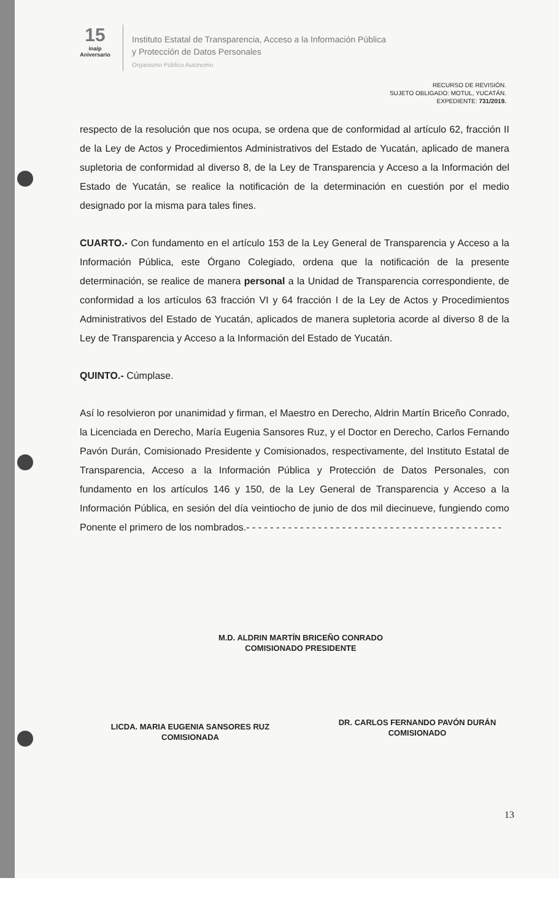15
inaip
Aniversario
Instituto Estatal de Transparencia, Acceso a la Información Pública
y Protección de Datos Personales
Organismo Público Autónomo
RECURSO DE REVISIÓN.
SUJETO OBLIGADO: MOTUL, YUCATÁN.
EXPEDIENTE: 731/2019.
respecto de la resolución que nos ocupa, se ordena que de conformidad al artículo 62, fracción II de la Ley de Actos y Procedimientos Administrativos del Estado de Yucatán, aplicado de manera supletoria de conformidad al diverso 8, de la Ley de Transparencia y Acceso a la Información del Estado de Yucatán, se realice la notificación de la determinación en cuestión por el medio designado por la misma para tales fines.
CUARTO.- Con fundamento en el artículo 153 de la Ley General de Transparencia y Acceso a la Información Pública, este Órgano Colegiado, ordena que la notificación de la presente determinación, se realice de manera personal a la Unidad de Transparencia correspondiente, de conformidad a los artículos 63 fracción VI y 64 fracción I de la Ley de Actos y Procedimientos Administrativos del Estado de Yucatán, aplicados de manera supletoria acorde al diverso 8 de la Ley de Transparencia y Acceso a la Información del Estado de Yucatán.
QUINTO.- Cúmplase.
Así lo resolvieron por unanimidad y firman, el Maestro en Derecho, Aldrin Martín Briceño Conrado, la Licenciada en Derecho, María Eugenia Sansores Ruz, y el Doctor en Derecho, Carlos Fernando Pavón Durán, Comisionado Presidente y Comisionados, respectivamente, del Instituto Estatal de Transparencia, Acceso a la Información Pública y Protección de Datos Personales, con fundamento en los artículos 146 y 150, de la Ley General de Transparencia y Acceso a la Información Pública, en sesión del día veintiocho de junio de dos mil diecinueve, fungiendo como Ponente el primero de los nombrados.- - - - - - - - - - - - - - - - - - - - - - - - - - - - - - - - - - - - - - - - - - -
M.D. ALDRIN MARTÍN BRICEÑO CONRADO
COMISIONADO PRESIDENTE
LICDA. MARIA EUGENIA SANSORES RUZ
COMISIONADA
DR. CARLOS FERNANDO PAVÓN DURÁN
COMISIONADO
13